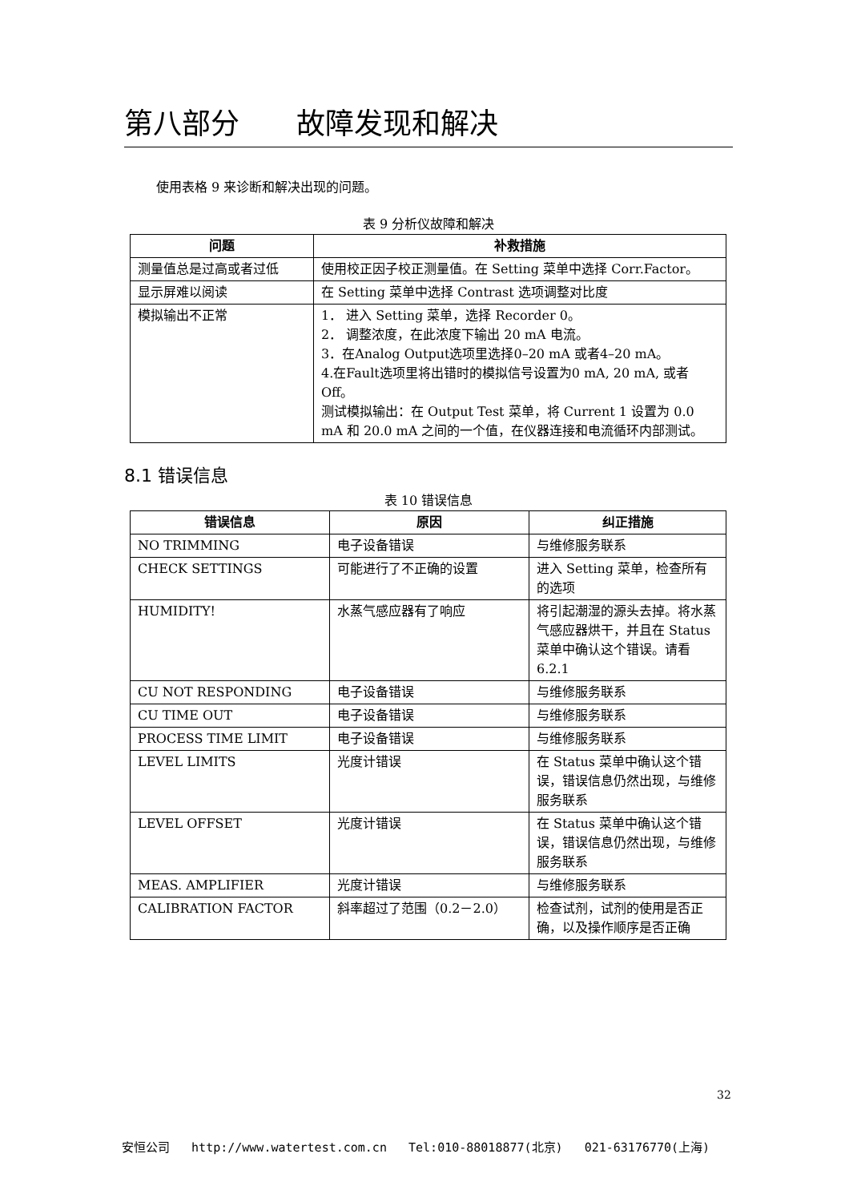第八部分 故障发现和解决
使用表格 9 来诊断和解决出现的问题。
表 9 分析仪故障和解决
| 问题 | 补救措施 |
| --- | --- |
| 测量值总是过高或者过低 | 使用校正因子校正测量值。在 Setting 菜单中选择 Corr.Factor。 |
| 显示屏难以阅读 | 在 Setting 菜单中选择 Contrast 选项调整对比度 |
| 模拟输出不正常 | 1． 进入 Setting 菜单，选择 Recorder 0。 2． 调整浓度，在此浓度下输出 20 mA 电流。 3．在Analog Output选项里选择0–20 mA 或者4–20 mA。 4.在Fault选项里将出错时的模拟信号设置为0 mA, 20 mA, 或者 Off。 测试模拟输出：在 Output Test 菜单，将 Current 1 设置为 0.0 mA 和 20.0 mA 之间的一个值，在仪器连接和电流循环内部测试。 |
8.1 错误信息
表 10 错误信息
| 错误信息 | 原因 | 纠正措施 |
| --- | --- | --- |
| NO TRIMMING | 电子设备错误 | 与维修服务联系 |
| CHECK SETTINGS | 可能进行了不正确的设置 | 进入 Setting 菜单，检查所有的选项 |
| HUMIDITY! | 水蒸气感应器有了响应 | 将引起潮湿的源头去掉。将水蒸气感应器烘干，并且在 Status 菜单中确认这个错误。请看 6.2.1 |
| CU NOT RESPONDING | 电子设备错误 | 与维修服务联系 |
| CU TIME OUT | 电子设备错误 | 与维修服务联系 |
| PROCESS TIME LIMIT | 电子设备错误 | 与维修服务联系 |
| LEVEL LIMITS | 光度计错误 | 在 Status 菜单中确认这个错误，错误信息仍然出现，与维修服务联系 |
| LEVEL OFFSET | 光度计错误 | 在 Status 菜单中确认这个错误，错误信息仍然出现，与维修服务联系 |
| MEAS. AMPLIFIER | 光度计错误 | 与维修服务联系 |
| CALIBRATION FACTOR | 斜率超过了范围（0.2－2.0） | 检查试剂，试剂的使用是否正确，以及操作顺序是否正确 |
32
安恒公司 http://www.watertest.com.cn Tel:010-88018877(北京) 021-63176770(上海)